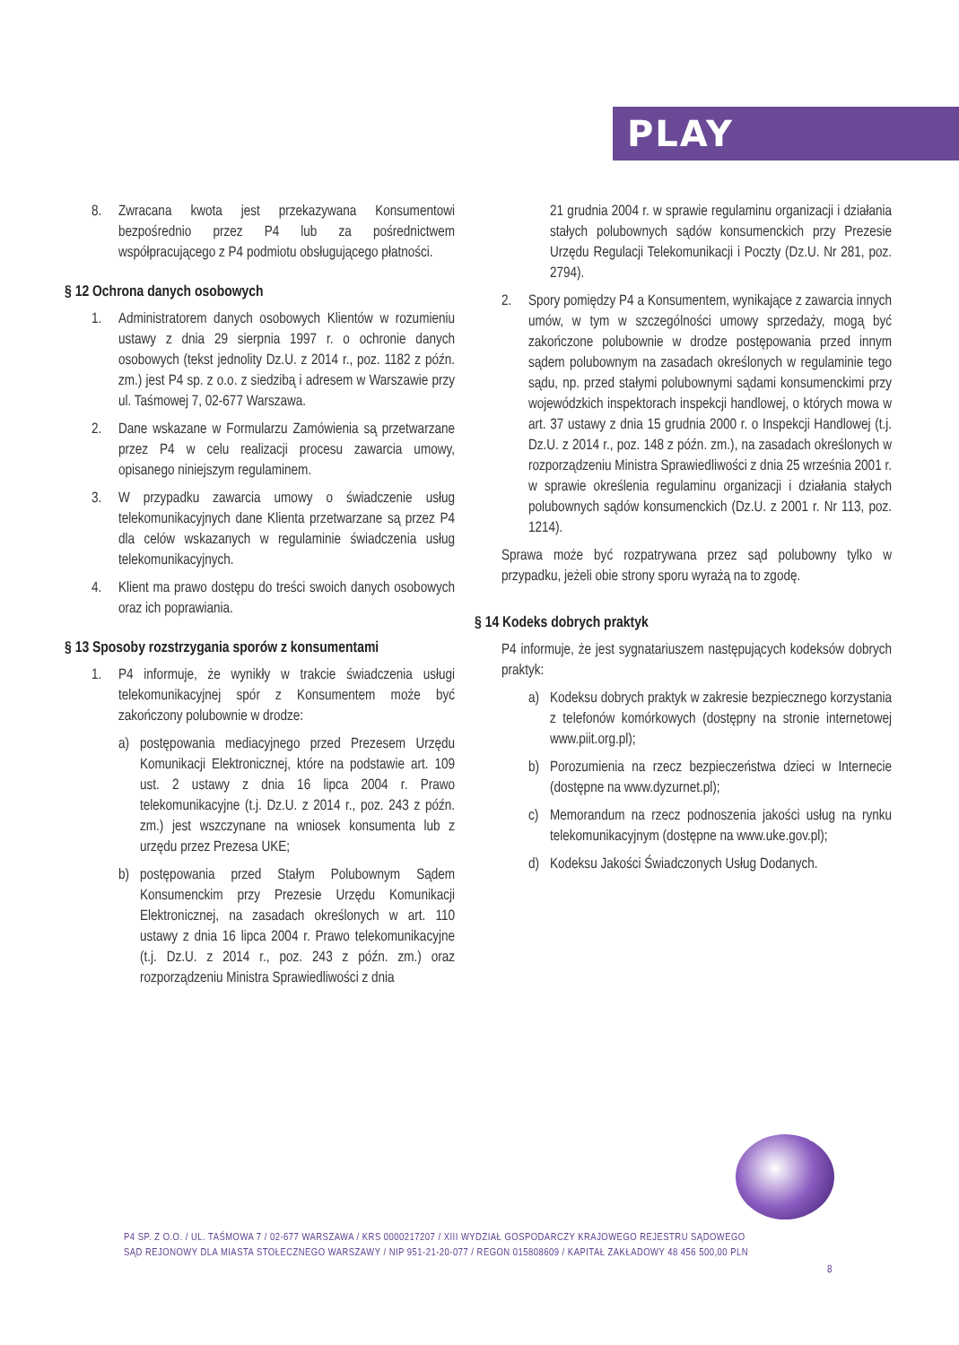PLAY
8. Zwracana kwota jest przekazywana Konsumentowi bezpośrednio przez P4 lub za pośrednictwem współpracującego z P4 podmiotu obsługującego płatności.
§ 12 Ochrona danych osobowych
1. Administratorem danych osobowych Klientów w rozumieniu ustawy z dnia 29 sierpnia 1997 r. o ochronie danych osobowych (tekst jednolity Dz.U. z 2014 r., poz. 1182 z późn. zm.) jest P4 sp. z o.o. z siedzibą i adresem w Warszawie przy ul. Taśmowej 7, 02-677 Warszawa.
2. Dane wskazane w Formularzu Zamówienia są przetwarzane przez P4 w celu realizacji procesu zawarcia umowy, opisanego niniejszym regulaminem.
3. W przypadku zawarcia umowy o świadczenie usług telekomunikacyjnych dane Klienta przetwarzane są przez P4 dla celów wskazanych w regulaminie świadczenia usług telekomunikacyjnych.
4. Klient ma prawo dostępu do treści swoich danych osobowych oraz ich poprawiania.
§ 13 Sposoby rozstrzygania sporów z konsumentami
1. P4 informuje, że wynikły w trakcie świadczenia usługi telekomunikacyjnej spór z Konsumentem może być zakończony polubownie w drodze:
a) postępowania mediacyjnego przed Prezesem Urzędu Komunikacji Elektronicznej, które na podstawie art. 109 ust. 2 ustawy z dnia 16 lipca 2004 r. Prawo telekomunikacyjne (t.j. Dz.U. z 2014 r., poz. 243 z późn. zm.) jest wszczynane na wniosek konsumenta lub z urzędu przez Prezesa UKE;
b) postępowania przed Stałym Polubownym Sądem Konsumenckim przy Prezesie Urzędu Komunikacji Elektronicznej, na zasadach określonych w art. 110 ustawy z dnia 16 lipca 2004 r. Prawo telekomunikacyjne (t.j. Dz.U. z 2014 r., poz. 243 z późn. zm.) oraz rozporządzeniu Ministra Sprawiedliwości z dnia
21 grudnia 2004 r. w sprawie regulaminu organizacji i działania stałych polubownych sądów konsumenckich przy Prezesie Urzędu Regulacji Telekomunikacji i Poczty (Dz.U. Nr 281, poz. 2794).
2. Spory pomiędzy P4 a Konsumentem, wynikające z zawarcia innych umów, w tym w szczególności umowy sprzedaży, mogą być zakończone polubownie w drodze postępowania przed innym sądem polubownym na zasadach określonych w regulaminie tego sądu, np. przed stałymi polubownymi sądami konsumenckimi przy wojewódzkich inspektorach inspekcji handlowej, o których mowa w art. 37 ustawy z dnia 15 grudnia 2000 r. o Inspekcji Handlowej (t.j. Dz.U. z 2014 r., poz. 148 z późn. zm.), na zasadach określonych w rozporządzeniu Ministra Sprawiedliwości z dnia 25 września 2001 r. w sprawie określenia regulaminu organizacji i działania stałych polubownych sądów konsumenckich (Dz.U. z 2001 r. Nr 113, poz. 1214).
Sprawa może być rozpatrywana przez sąd polubowny tylko w przypadku, jeżeli obie strony sporu wyrażą na to zgodę.
§ 14 Kodeks dobrych praktyk
P4 informuje, że jest sygnatariuszem następujących kodeksów dobrych praktyk:
a) Kodeksu dobrych praktyk w zakresie bezpiecznego korzystania z telefonów komórkowych (dostępny na stronie internetowej www.piit.org.pl);
b) Porozumienia na rzecz bezpieczeństwa dzieci w Internecie (dostępne na www.dyzurnet.pl);
c) Memorandum na rzecz podnoszenia jakości usług na rynku telekomunikacyjnym (dostępne na www.uke.gov.pl);
d) Kodeksu Jakości Świadczonych Usług Dodanych.
P4 SP. Z O.O. / UL. TAŚMOWA 7 / 02-677 WARSZAWA / KRS 0000217207 / XIII WYDZIAŁ GOSPODARCZY KRAJOWEGO REJESTRU SĄDOWEGO
SĄD REJONOWY DLA MIASTA STOŁECZNEGO WARSZAWY / NIP 951-21-20-077 / REGON 015808609 / KAPITAŁ ZAKŁADOWY 48 456 500,00 PLN
8